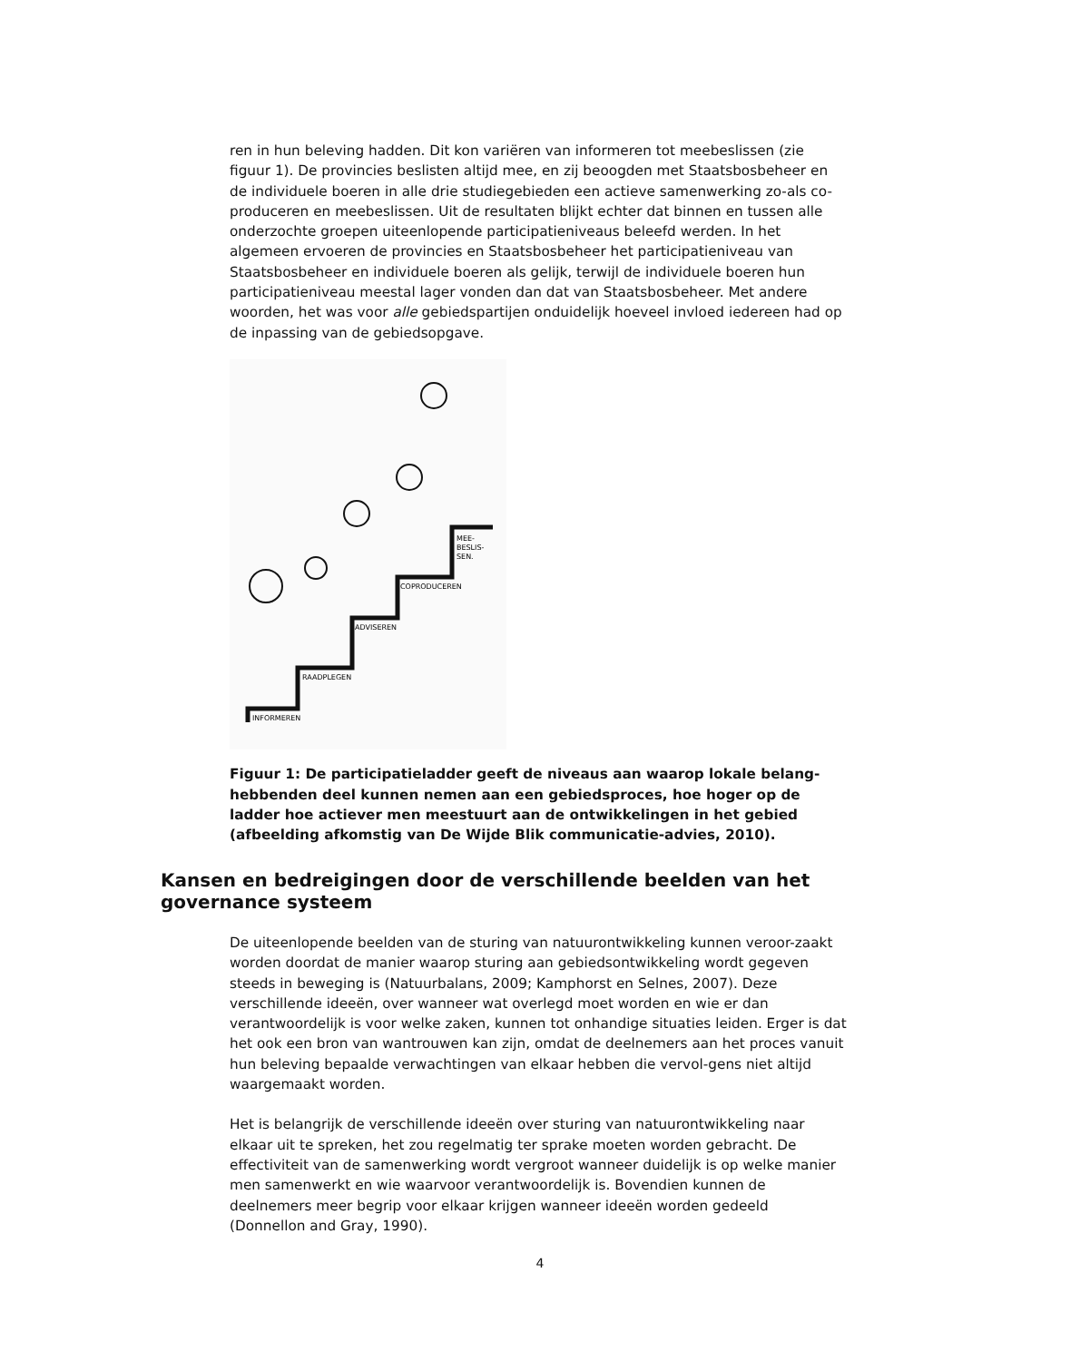ren in hun beleving hadden. Dit kon variëren van informeren tot meebeslissen (zie figuur 1). De provincies beslisten altijd mee, en zij beoogden met Staatsbosbeheer en de individuele boeren in alle drie studiegebieden een actieve samenwerking zo-als co-produceren en meebeslissen. Uit de resultaten blijkt echter dat binnen en tussen alle onderzochte groepen uiteenlopende participatieniveaus beleefd werden. In het algemeen ervoeren de provincies en Staatsbosbeheer het participatieniveau van Staatsbosbeheer en individuele boeren als gelijk, terwijl de individuele boeren hun participatieniveau meestal lager vonden dan dat van Staatsbosbeheer. Met andere woorden, het was voor alle gebiedspartijen onduidelijk hoeveel invloed iedereen had op de inpassing van de gebiedsopgave.
INFORMEREN
RAADPLEGEN
ADVISEREN
COPRODUCEREN
MEE-
BESLIS-
SEN.
Figuur 1: De participatieladder geeft de niveaus aan waarop lokale belang-hebbenden deel kunnen nemen aan een gebiedsproces, hoe hoger op de ladder hoe actiever men meestuurt aan de ontwikkelingen in het gebied (afbeelding afkomstig van De Wijde Blik communicatie-advies, 2010).
Kansen en bedreigingen door de verschillende beelden van het governance systeem
De uiteenlopende beelden van de sturing van natuurontwikkeling kunnen veroor-zaakt worden doordat de manier waarop sturing aan gebiedsontwikkeling wordt gegeven steeds in beweging is (Natuurbalans, 2009; Kamphorst en Selnes, 2007). Deze verschillende ideeën, over wanneer wat overlegd moet worden en wie er dan verantwoordelijk is voor welke zaken, kunnen tot onhandige situaties leiden. Erger is dat het ook een bron van wantrouwen kan zijn, omdat de deelnemers aan het proces vanuit hun beleving bepaalde verwachtingen van elkaar hebben die vervol-gens niet altijd waargemaakt worden.
Het is belangrijk de verschillende ideeën over sturing van natuurontwikkeling naar elkaar uit te spreken, het zou regelmatig ter sprake moeten worden gebracht. De effectiviteit van de samenwerking wordt vergroot wanneer duidelijk is op welke manier men samenwerkt en wie waarvoor verantwoordelijk is. Bovendien kunnen de deelnemers meer begrip voor elkaar krijgen wanneer ideeën worden gedeeld (Donnellon and Gray, 1990).
4